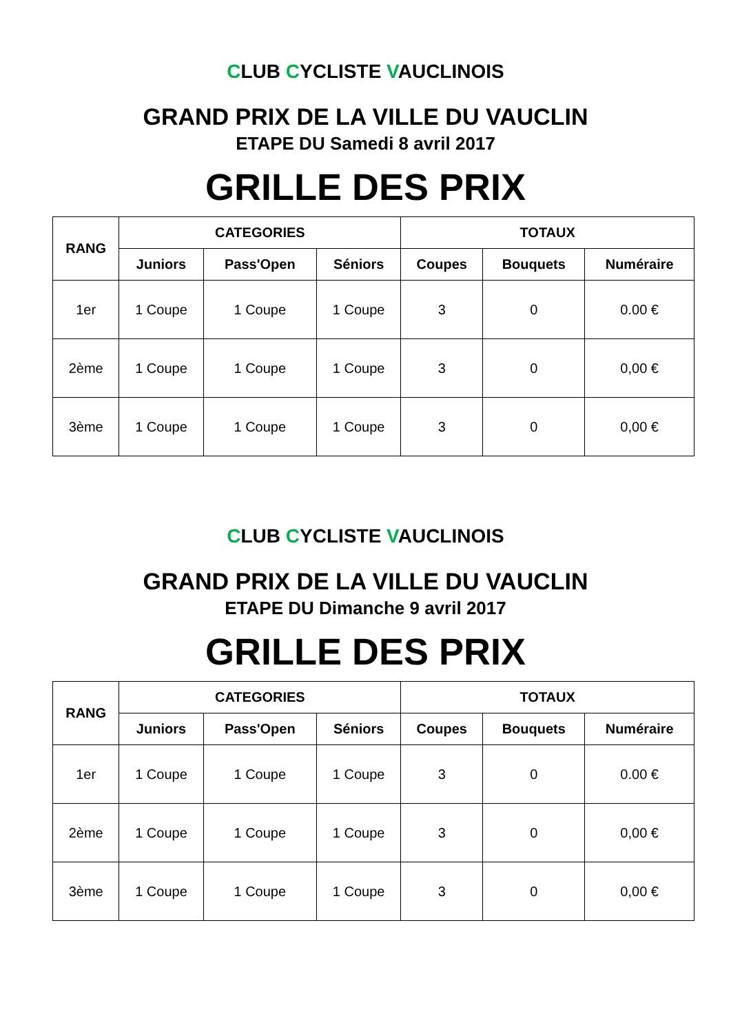CLUB CYCLISTE VAUCLINOIS
GRAND PRIX DE LA VILLE DU VAUCLIN
ETAPE DU Samedi 8 avril 2017
GRILLE DES PRIX
| RANG | CATEGORIES | | | TOTAUX | | |
| --- | --- | --- | --- | --- | --- | --- |
| | Juniors | Pass'Open | Séniors | Coupes | Bouquets | Numéraire |
| 1er | 1 Coupe | 1 Coupe | 1 Coupe | 3 | 0 | 0.00 € |
| 2ème | 1 Coupe | 1 Coupe | 1 Coupe | 3 | 0 | 0,00 € |
| 3ème | 1 Coupe | 1 Coupe | 1 Coupe | 3 | 0 | 0,00 € |
CLUB CYCLISTE VAUCLINOIS
GRAND PRIX DE LA VILLE DU VAUCLIN
ETAPE DU Dimanche 9 avril 2017
GRILLE DES PRIX
| RANG | CATEGORIES | | | TOTAUX | | |
| --- | --- | --- | --- | --- | --- | --- |
| | Juniors | Pass'Open | Séniors | Coupes | Bouquets | Numéraire |
| 1er | 1 Coupe | 1 Coupe | 1 Coupe | 3 | 0 | 0.00 € |
| 2ème | 1 Coupe | 1 Coupe | 1 Coupe | 3 | 0 | 0,00 € |
| 3ème | 1 Coupe | 1 Coupe | 1 Coupe | 3 | 0 | 0,00 € |